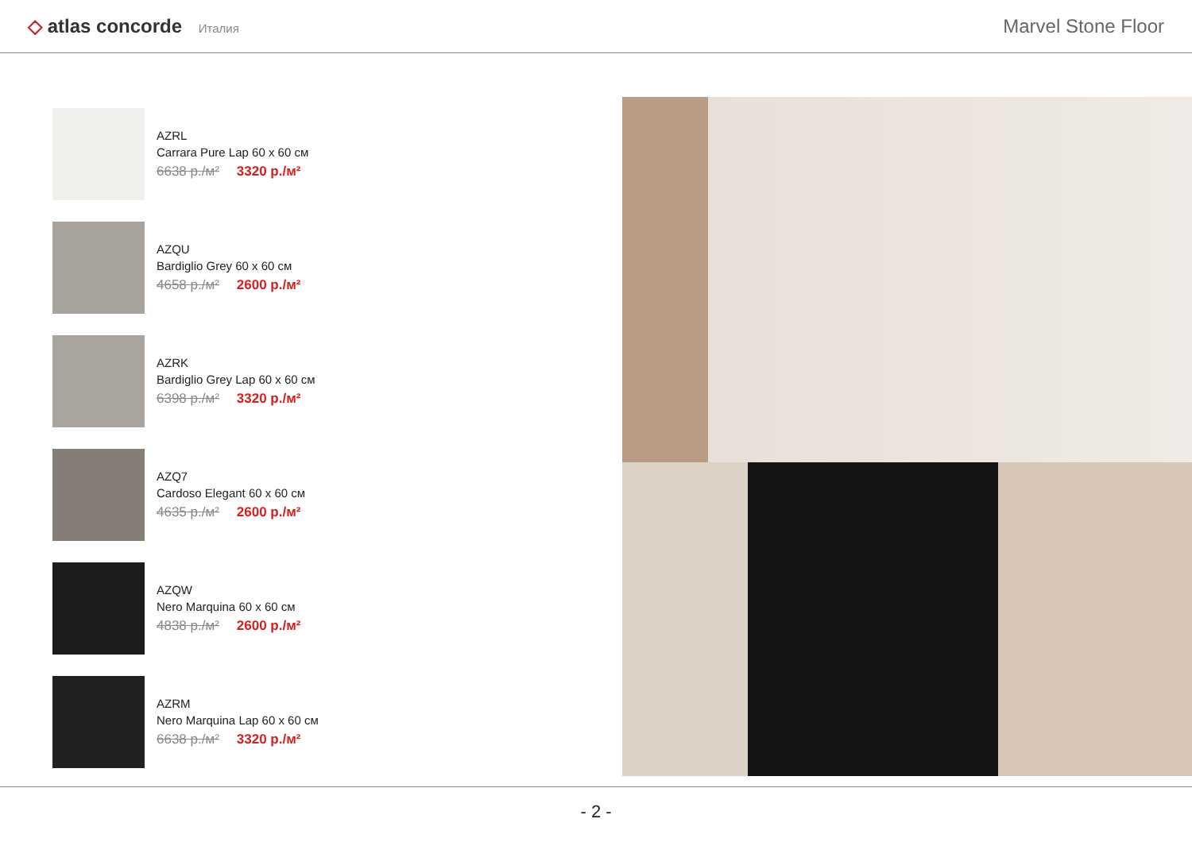◇ atlas concorde Италия
Marvel Stone Floor
AZRL
Carrara Pure Lap 60 x 60 см
6638 р./м² 3320 р./м²
AZQU
Bardiglio Grey 60 x 60 см
4658 р./м² 2600 р./м²
AZRK
Bardiglio Grey Lap 60 x 60 см
6398 р./м² 3320 р./м²
AZQ7
Cardoso Elegant 60 x 60 см
4635 р./м² 2600 р./м²
AZQW
Nero Marquina 60 x 60 см
4838 р./м² 2600 р./м²
AZRM
Nero Marquina Lap 60 x 60 см
6638 р./м² 3320 р./м²
- 2 -